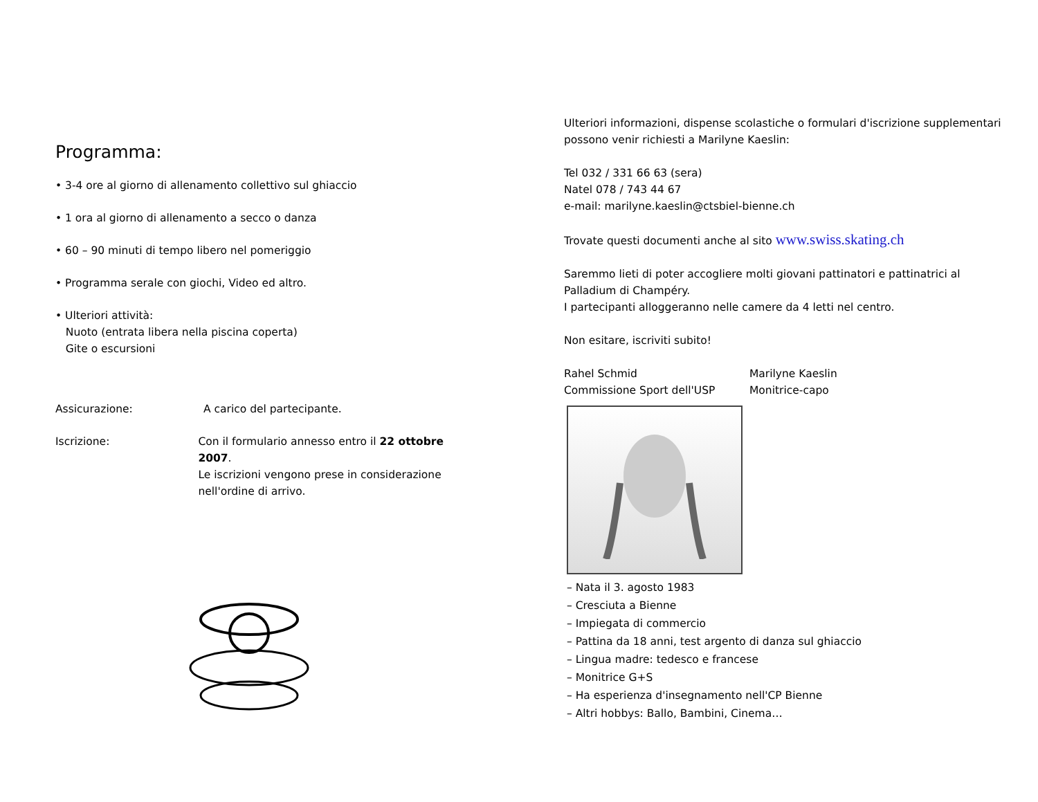Programma:
• 3-4 ore al giorno di allenamento collettivo sul ghiaccio
• 1 ora al giorno di allenamento a secco o danza
• 60 – 90 minuti di tempo libero nel pomeriggio
• Programma serale con giochi, Video ed altro.
• Ulteriori attività:
Nuoto (entrata libera nella piscina coperta)
Gite o escursioni
Assicurazione: A carico del partecipante.
Iscrizione: Con il formulario annesso entro il 22 ottobre 2007.
Le iscrizioni vengono prese in considerazione
nell'ordine di arrivo.
Ulteriori informazioni, dispense scolastiche o formulari d'iscrizione supplementari possono venir richiesti a Marilyne Kaeslin:
Tel 032 / 331 66 63 (sera)
Natel 078 / 743 44 67
e-mail: marilyne.kaeslin@ctsbiel-bienne.ch
Trovate questi documenti anche al sito www.swiss.skating.ch
Saremmo lieti di poter accogliere molti giovani pattinatori e pattinatrici al Palladium di Champéry.
I partecipanti alloggeranno nelle camere da 4 letti nel centro.
Non esitare, iscriviti subito!
Rahel Schmid
Commissione Sport dell'USP
Marilyne Kaeslin
Monitrice-capo
– Nata il 3. agosto 1983
– Cresciuta a Bienne
– Impiegata di commercio
– Pattina da 18 anni, test argento di danza sul ghiaccio
– Lingua madre: tedesco e francese
– Monitrice G+S
– Ha esperienza d'insegnamento nell'CP Bienne
– Altri hobbys: Ballo, Bambini, Cinema…